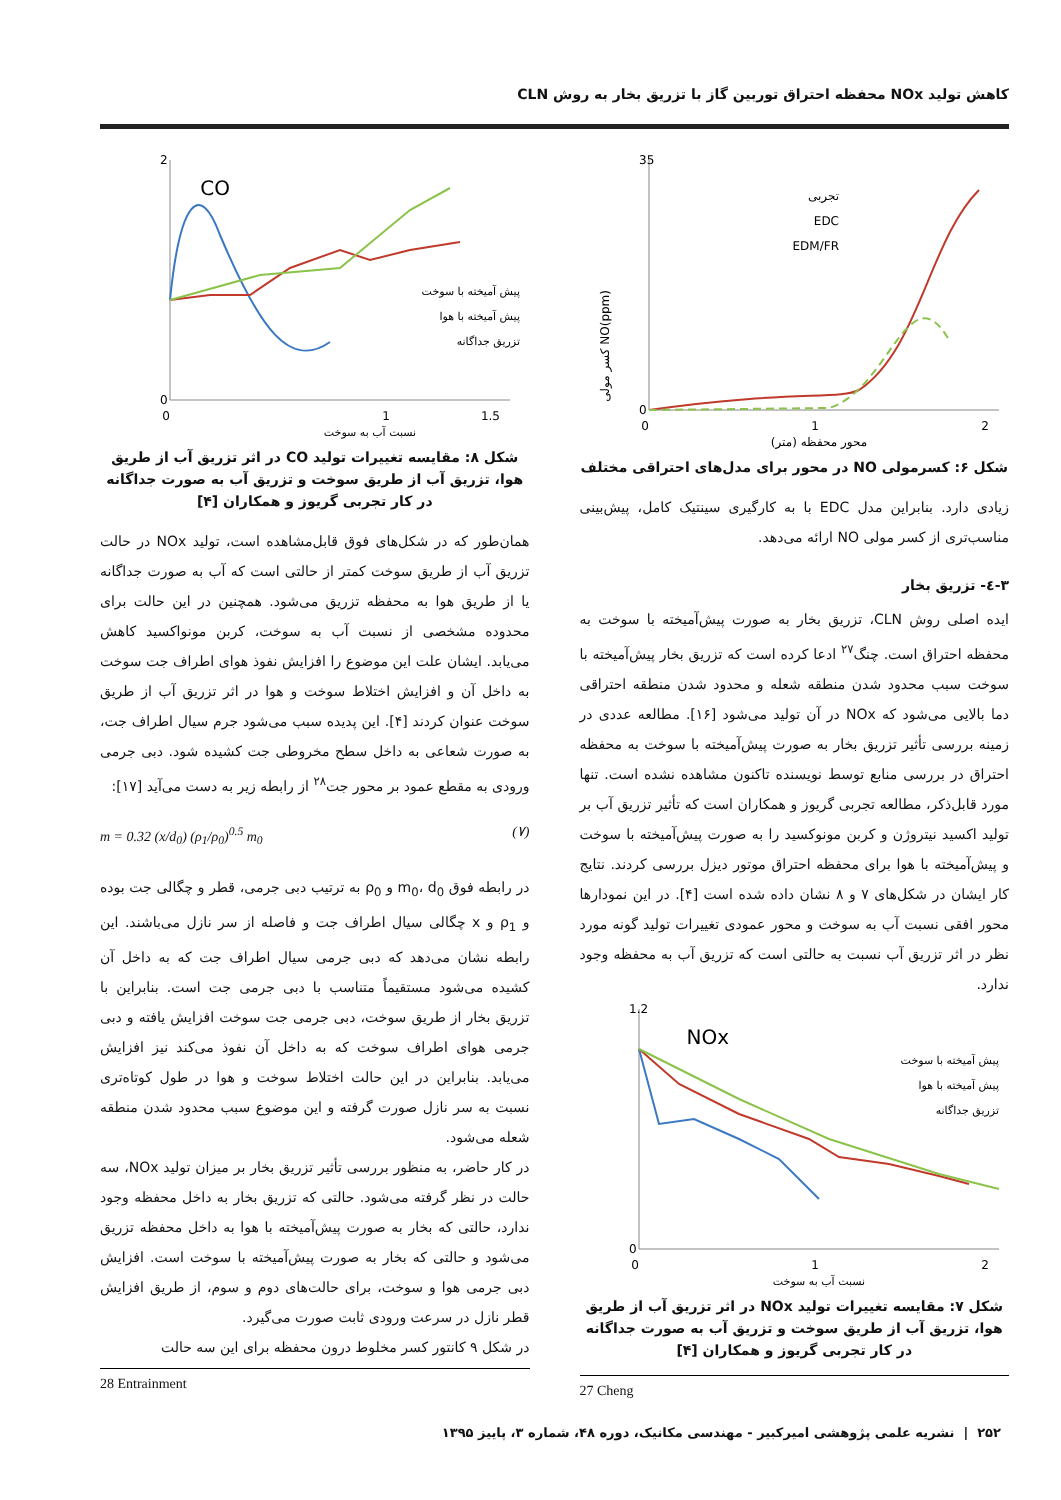کاهش تولید NOx محفظه احتراق توربین گاز با تزریق بخار به روش CLN
0
35
0
1
2
محور محفظه (متر)
NO(ppm) کسر مولی
تجربی
EDC
EDM/FR
شکل ۶: کسرمولی NO در محور برای مدل‌های احتراقی مختلف
زیادی دارد. بنابراین مدل EDC با به کارگیری سینتیک کامل، پیش‌بینی مناسب‌تری از کسر مولی NO ارائه می‌دهد.
۳-٤- تزریق بخار
ایده اصلی روش CLN، تزریق بخار به صورت پیش‌آمیخته با سوخت به محفظه احتراق است. چنگ<sup>۲۷</sup> ادعا کرده است که تزریق بخار پیش‌آمیخته با سوخت سبب محدود شدن منطقه شعله و محدود شدن منطقه احتراقی دما بالایی می‌شود که NOx در آن تولید می‌شود [۱۶]. مطالعه عددی در زمینه بررسی تأثیر تزریق بخار به صورت پیش‌آمیخته با سوخت به محفظه احتراق در بررسی منابع توسط نویسنده تاکنون مشاهده نشده است. تنها مورد قابل‌ذکر، مطالعه تجربی گریوز و همکاران است که تأثیر تزریق آب بر تولید اکسید نیتروژن و کربن مونوکسید را به صورت پیش‌آمیخته با سوخت و پیش‌آمیخته با هوا برای محفظه احتراق موتور دیزل بررسی کردند. نتایج کار ایشان در شکل‌های ۷ و ۸ نشان داده شده است [۴]. در این نمودارها محور افقی نسبت آب به سوخت و محور عمودی تغییرات تولید گونه مورد نظر در اثر تزریق آب نسبت به حالتی است که تزریق آب به محفظه وجود ندارد.
NOx
0
1.2
0
1
2
نسبت آب به سوخت
پیش آمیخته با سوخت
پیش آمیخته با هوا
تزریق جداگانه
شکل ۷: مقایسه تغییرات تولید NOx در اثر تزریق آب از طریق هوا، تزریق آب از طریق سوخت و تزریق آب به صورت جداگانه در کار تجربی گریوز و همکاران [۴]
27 Cheng
CO
0
2
0
1
1.5
نسبت آب به سوخت
پیش آمیخته با سوخت
پیش آمیخته با هوا
تزریق جداگانه
شکل ۸: مقایسه تغییرات تولید CO در اثر تزریق آب از طریق هوا، تزریق آب از طریق سوخت و تزریق آب به صورت جداگانه در کار تجربی گریوز و همکاران [۴]
همان‌طور که در شکل‌های فوق قابل‌مشاهده است، تولید NOx در حالت تزریق آب از طریق سوخت کمتر از حالتی است که آب به صورت جداگانه یا از طریق هوا به محفظه تزریق می‌شود. همچنین در این حالت برای محدوده مشخصی از نسبت آب به سوخت، کربن مونواکسید کاهش می‌یابد. ایشان علت این موضوع را افزایش نفوذ هوای اطراف جت سوخت به داخل آن و افزایش اختلاط سوخت و هوا در اثر تزریق آب از طریق سوخت عنوان کردند [۴]. این پدیده سبب می‌شود جرم سیال اطراف جت، به صورت شعاعی به داخل سطح مخروطی جت کشیده شود. دبی جرمی ورودی به مقطع عمود بر محور جت<sup>۲۸</sup> از رابطه زیر به دست می‌آید [۱۷]:
m = 0.32 (x/d<sub>0</sub>) (ρ<sub>1</sub>/ρ<sub>0</sub>)<sup>0.5</sup> m<sub>0</sub> (۷)
در رابطه فوق m<sub>0</sub>، d<sub>0</sub> و ρ<sub>0</sub> به ترتیب دبی جرمی، قطر و چگالی جت بوده و ρ<sub>1</sub> و x چگالی سیال اطراف جت و فاصله از سر نازل می‌باشند. این رابطه نشان می‌دهد که دبی جرمی سیال اطراف جت که به داخل آن کشیده می‌شود مستقیماً متناسب با دبی جرمی جت است. بنابراین با تزریق بخار از طریق سوخت، دبی جرمی جت سوخت افزایش یافته و دبی جرمی هوای اطراف سوخت که به داخل آن نفوذ می‌کند نیز افزایش می‌یابد. بنابراین در این حالت اختلاط سوخت و هوا در طول کوتاه‌تری نسبت به سر نازل صورت گرفته و این موضوع سبب محدود شدن منطقه شعله می‌شود.
در کار حاضر، به منظور بررسی تأثیر تزریق بخار بر میزان تولید NOx، سه حالت در نظر گرفته می‌شود. حالتی که تزریق بخار به داخل محفظه وجود ندارد، حالتی که بخار به صورت پیش‌آمیخته با هوا به داخل محفظه تزریق می‌شود و حالتی که بخار به صورت پیش‌آمیخته با سوخت است. افزایش دبی جرمی هوا و سوخت، برای حالت‌های دوم و سوم، از طریق افزایش قطر نازل در سرعت ورودی ثابت صورت می‌گیرد.
در شکل ۹ کانتور کسر مخلوط درون محفظه برای این سه حالت
28 Entrainment
۲۵۲ | نشریه علمی پژوهشی امیرکبیر - مهندسی مکانیک، دوره ۴۸، شماره ۳، پاییز ۱۳۹۵